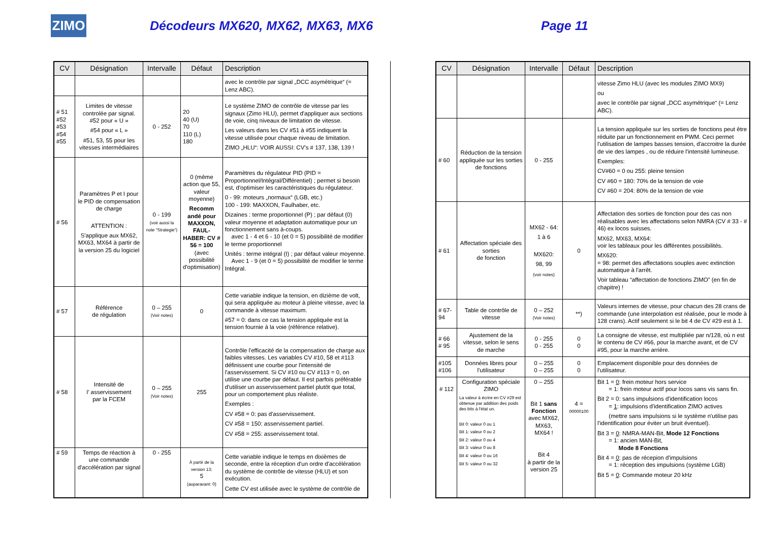ZIMO
Décodeurs MX620, MX62, MX63, MX6 Page 11
| CV | Désignation | Intervalle | Défaut | Description |
| --- | --- | --- | --- | --- |
| | | | | avec le contrôle par signal „DCC asymétrique“ (= Lenz ABC). |
| # 51 #52 #53 #54 #55 | Limites de vitesse controlée par signal. #52 pour « U » #54 pour « L » #51, 53, 55 pour les vitesses intermédiaires | 0 - 252 | 20 40 (U) 70 110 (L) 180 | Le système ZIMO de contrôle de vitesse par les signaux (Zimo HLU), permet d'appliquer aux sections de voie, cinq niveaux de limitation de vitesse. Les valeurs dans les CV #51 à #55 indiquent la vitesse utilisée pour chaque niveau de limitation. ZIMO „HLU“: VOIR AUSSI: CV’s # 137, 138, 139 ! |
| # 56 | Paramètres P et I pour le PID de compensation de charge ATTENTION : S'applique aux MX62, MX63, MX64 à partir de la version 25 du logiciel | 0 - 199 (voir aussi la note “Strategie“) | 0 (même action que 55, valeur moyenne) Recomm andé pour MAXXON, FAUL-HABER: CV # 56 = 100 (avec possibilité d'optimisation) | Paramètres du régulateur PID (PID = Proportionnel/Intégral/Différentiel) ; permet si besoin est, d'optimiser les caractéristiques du régulateur. 0 - 99: moteurs „normaux“ (LGB, etc.) 100 - 199: MAXXON, Faulhaber, etc. Dizaines : terme proportionnel (P) ; par défaut (0) valeur moyenne et adaptation automatique pour un fonctionnement sans à-coups. avec 1 - 4 et 6 - 10 (et 0 = 5) possibilité de modifier le terme proportionnel Unités : terme intégral (I) ; par défaut valeur moyenne. Avec 1 - 9 (et 0 = 5) possibilité de modifier le terme Intégral. |
| # 57 | Référence de régulation | 0 – 255 (Voir notes) | 0 | Cette variable indique la tension, en dizième de volt, qui sera appliquée au moteur à pleine vitesse, avec la commande à vitesse maximum. #57 = 0: dans ce cas la tension appliquée est la tension fournie à la voie (référence relative). |
| # 58 | Intensité de l' asservissement par la FCEM | 0 – 255 (Voir notes) | 255 | Contrôle l'efficacité de la compensation de charge aux faibles vitesses. Les variables CV #10, 58 et #113 définissent une courbe pour l'intensité de l'asservissement. Si CV #10 ou CV #113 = 0, on utilise une courbe par défaut. Il est parfois préférable d'utiliser un asservissement partiel plutôt que total, pour un comportement plus réaliste. Exemples : CV #58 = 0: pas d'asservissement. CV #58 = 150: asservissement partiel. CV #58 = 255: asservissement total. |
| # 59 | Temps de réaction à une commande d'accélération par signal | 0 - 255 | À partir de la version 13; 5 (auparavant: 0) | Cette variable indique le temps en dixièmes de seconde, entre la réception d'un ordre d'accélération du système de contrôle de vitesse (HLU) et son exécution. Cette CV est utilisée avec le système de contrôle de |
| CV | Désignation | Intervalle | Défaut | Description |
| --- | --- | --- | --- | --- |
| | | | | vitesse Zimo HLU (avec les modules ZIMO MX9) ou avec le contrôle par signal „DCC asymétrique“ (= Lenz ABC). |
| # 60 | Réduction de la tension appliquée sur les sorties de fonctions | 0 - 255 | | La tension appliquée sur les sorties de fonctions peut être réduite par un fonctionnement en PWM. Ceci permet l'utilisation de lampes basses tension, d'accroitre la durée de vie des lampes , ou de réduire l'intensité lumineuse. Exemples: CV#60 = 0 ou 255: pleine tension CV #60 = 180: 70% de la tension de voie CV #60 = 204: 80% de la tension de voie |
| # 61 | Affectation spéciale des sorties de fonction | MX62 - 64: 1 à 6 MX620: 98, 99 (voir notes) | 0 | Affectation des sorties de fonction pour des cas non réalisables avec les affectations selon NMRA (CV # 33 - # 46) ex locos suisses. MX62, MX63, MX64: voir les tableaux pour les différentes possibilités. MX620: = 98: permet des affectations souples avec extinction automatique à l'arrêt. Voir tableau “affectation de fonctions ZIMO” (en fin de chapitre) ! |
| # 67-94 | Table de contrôle de vitesse | 0 – 252 (Voir notes) | **) | Valeurs internes de vitesse, pour chacun des 28 crans de commande (une interpolation est réalisée, pour le mode à 128 crans). Actif seulement si le bit 4 de CV #29 est à 1. |
| # 66 # 95 | Ajustement de la vitesse, selon le sens de marche | 0 - 255 0 - 255 | 0 0 | La consigne de vitesse, est multipliée par n/128, où n est le contenu de CV #66, pour la marche avant, et de CV #95, pour la marche arrière. |
| #105 #106 | Données libres pour l'utilisateur | 0 – 255 0 – 255 | 0 0 | Emplacement disponible pour des données de l'utilisateur. |
| # 112 | Configuration spéciale ZIMO La valeur à écrire en CV #29 est obtenue par addition des poids des bits à l'état un. Bit 0: valeur 0 ou 1 Bit 1: valeur 0 ou 2 Bit 2: valeur 0 ou 4 Bit 3: valeur 0 ou 8 Bit 4: valeur 0 ou 16 Bit 5: valeur 0 ou 32 | 0 – 255 Bit 1 sans Fonction avec MX62, MX63, MX64 ! Bit 4 à partir de la version 25 | 4 = 00000100 | Bit 1 = 0 : frein moteur hors service = 1: frein moteur actif pour locos sans vis sans fin. Bit 2 = 0: sans impulsions d'identification locos = 1 : impulsions d'identification ZIMO actives (mettre sans impulsions si le système n'utilise pas l'identification pour éviter un bruit éventuel). Bit 3 = 0 : NMRA-MAN-Bit, Mode 12 Fonctions = 1: ancien MAN-Bit, Mode 8 Fonctions Bit 4 = 0 : pas de récepion d'impulsions = 1: réception des impulsions (système LGB) Bit 5 = 0 : Commande moteur 20 kHz |